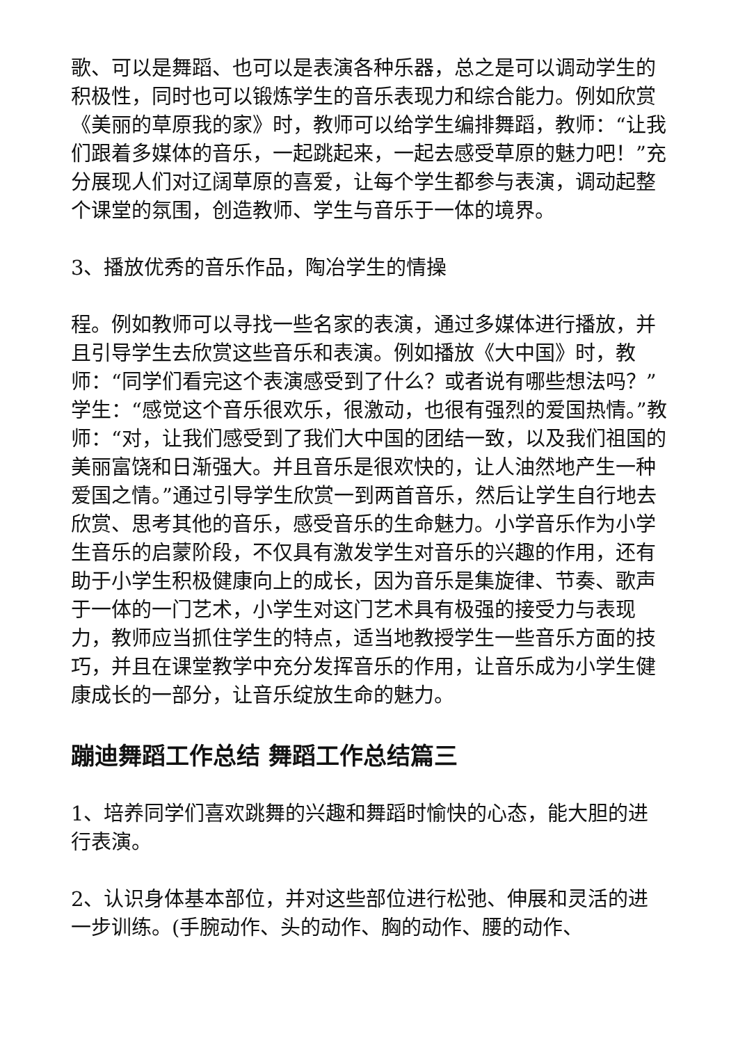歌、可以是舞蹈、也可以是表演各种乐器，总之是可以调动学生的积极性，同时也可以锻炼学生的音乐表现力和综合能力。例如欣赏《美丽的草原我的家》时，教师可以给学生编排舞蹈，教师：“让我们跟着多媒体的音乐，一起跳起来，一起去感受草原的魅力吧！”充分展现人们对辽阔草原的喜爱，让每个学生都参与表演，调动起整个课堂的氛围，创造教师、学生与音乐于一体的境界。
3、播放优秀的音乐作品，陶冶学生的情操
程。例如教师可以寻找一些名家的表演，通过多媒体进行播放，并且引导学生去欣赏这些音乐和表演。例如播放《大中国》时，教师：“同学们看完这个表演感受到了什么？或者说有哪些想法吗？”学生：“感觉这个音乐很欢乐，很激动，也很有强烈的爱国热情。”教师：“对，让我们感受到了我们大中国的团结一致，以及我们祖国的美丽富饶和日渐强大。并且音乐是很欢快的，让人油然地产生一种爱国之情。”通过引导学生欣赏一到两首音乐，然后让学生自行地去欣赏、思考其他的音乐，感受音乐的生命魅力。小学音乐作为小学生音乐的启蒙阶段，不仅具有激发学生对音乐的兴趣的作用，还有助于小学生积极健康向上的成长，因为音乐是集旋律、节奏、歌声于一体的一门艺术，小学生对这门艺术具有极强的接受力与表现力，教师应当抓住学生的特点，适当地教授学生一些音乐方面的技巧，并且在课堂教学中充分发挥音乐的作用，让音乐成为小学生健康成长的一部分，让音乐绽放生命的魅力。
蹦迪舞蹈工作总结 舞蹈工作总结篇三
1、培养同学们喜欢跳舞的兴趣和舞蹈时愉快的心态，能大胆的进行表演。
2、认识身体基本部位，并对这些部位进行松弛、伸展和灵活的进一步训练。(手腕动作、头的动作、胸的动作、腰的动作、